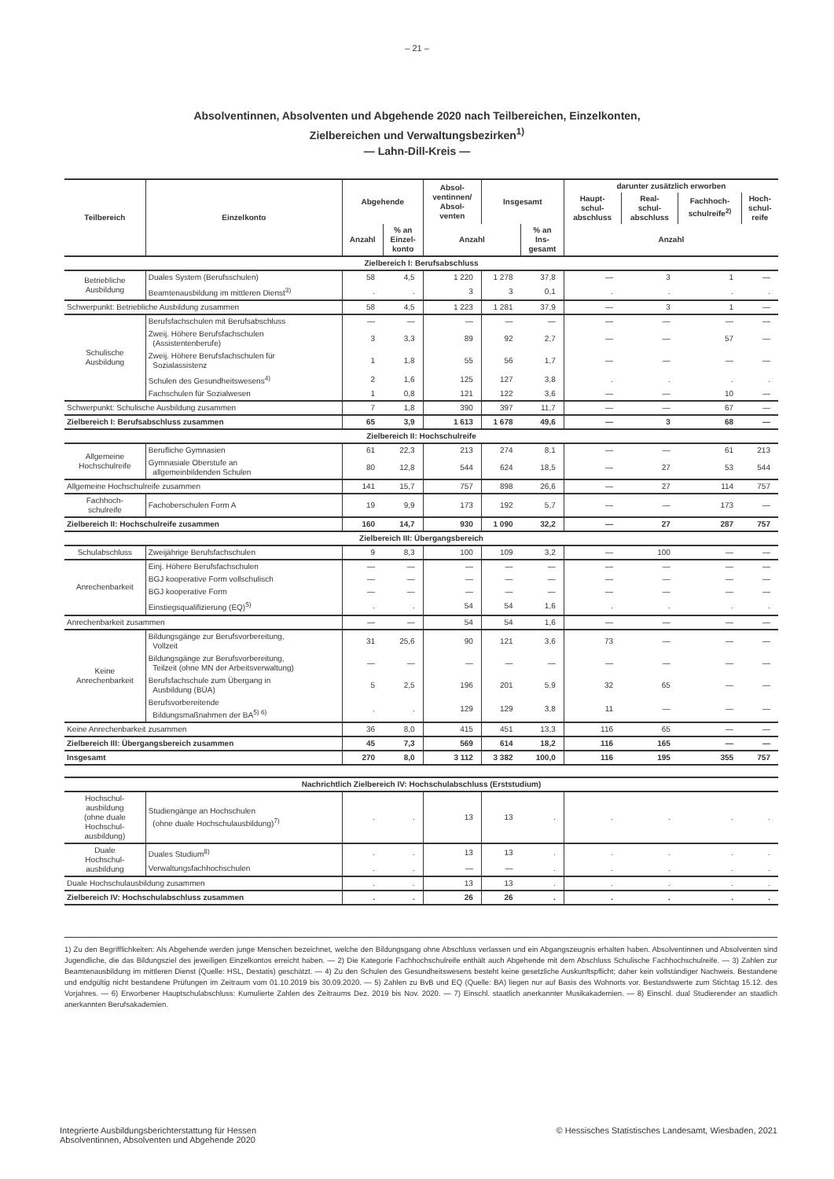– 21 –
Absolventinnen, Absolventen und Abgehende 2020 nach Teilbereichen, Einzelkonten,
Zielbereichen und Verwaltungsbezirken<sup>1)</sup>
— Lahn-Dill-Kreis —
| Teilbereich | Einzelkonto | Abgehende | | Absol- ventinnen/ Absol- venten | Insgesamt | | darunter zusätzlich erworben | | | |
| --- | --- | --- | --- | --- | --- | --- | --- | --- | --- | --- |
| | | | | | | | Haupt- schul- abschluss | Real- schul- abschluss | Fachhoch- schulreife<sup>2)</sup> | Hoch- schul- reife |
| | | Anzahl | % an Einzel- konto | Anzahl | | % an Ins- gesamt | Anzahl | | | |
| Zielbereich I: Berufsabschluss | | | | | | | | | | |
| Betriebliche Ausbildung | Duales System (Berufsschulen) | 58 | 4,5 | 1 220 | 1 278 | 37,8 | — | 3 | 1 | — |
| | Beamtenausbildung im mittleren Dienst<sup>3)</sup> | . | . | 3 | 3 | 0,1 | . | . | . | . |
| Schwerpunkt: Betriebliche Ausbildung zusammen | | 58 | 4,5 | 1 223 | 1 281 | 37,9 | — | 3 | 1 | — |
| Schulische Ausbildung | Berufsfachschulen mit Berufsabschluss | — | — | — | — | — | — | — | — | — |
| | Zweij. Höhere Berufsfachschulen (Assistentenberufe) | 3 | 3,3 | 89 | 92 | 2,7 | — | — | 57 | — |
| | Zweij. Höhere Berufsfachschulen für Sozialassistenz | 1 | 1,8 | 55 | 56 | 1,7 | — | — | — | — |
| | Schulen des Gesundheitswesens<sup>4)</sup> | 2 | 1,6 | 125 | 127 | 3,8 | . | . | . | . |
| | Fachschulen für Sozialwesen | 1 | 0,8 | 121 | 122 | 3,6 | — | — | 10 | — |
| Schwerpunkt: Schulische Ausbildung zusammen | | 7 | 1,8 | 390 | 397 | 11,7 | — | — | 67 | — |
| Zielbereich I: Berufsabschluss zusammen | | 65 | 3,9 | 1 613 | 1 678 | 49,6 | — | 3 | 68 | — |
| Zielbereich II: Hochschulreife | | | | | | | | | | |
| Allgemeine Hochschulreife | Berufliche Gymnasien | 61 | 22,3 | 213 | 274 | 8,1 | — | — | 61 | 213 |
| | Gymnasiale Oberstufe an allgemeinbildenden Schulen | 80 | 12,8 | 544 | 624 | 18,5 | — | 27 | 53 | 544 |
| Allgemeine Hochschulreife zusammen | | 141 | 15,7 | 757 | 898 | 26,6 | — | 27 | 114 | 757 |
| Fachhoch- schulreife | Fachoberschulen Form A | 19 | 9,9 | 173 | 192 | 5,7 | — | — | 173 | — |
| Zielbereich II: Hochschulreife zusammen | | 160 | 14,7 | 930 | 1 090 | 32,2 | — | 27 | 287 | 757 |
| Zielbereich III: Übergangsbereich | | | | | | | | | | |
| Schulabschluss | Zweijährige Berufsfachschulen | 9 | 8,3 | 100 | 109 | 3,2 | — | 100 | — | — |
| Anrechenbarkeit | Einj. Höhere Berufsfachschulen | — | — | — | — | — | — | — | — | — |
| | BGJ kooperative Form vollschulisch | — | — | — | — | — | — | — | — | — |
| | BGJ kooperative Form | — | — | — | — | — | — | — | — | — |
| | Einstiegsqualifizierung (EQ)<sup>5)</sup> | . | . | 54 | 54 | 1,6 | . | . | . | . |
| Anrechenbarkeit zusammen | | — | — | 54 | 54 | 1,6 | — | — | — | — |
| Keine Anrechenbarkeit | Bildungsgänge zur Berufsvorbereitung, Vollzeit | 31 | 25,6 | 90 | 121 | 3,6 | 73 | — | — | — |
| | Bildungsgänge zur Berufsvorbereitung, Teilzeit (ohne MN der Arbeitsverwaltung) | — | — | — | — | — | — | — | — | — |
| | Berufsfachschule zum Übergang in Ausbildung (BÜA) | 5 | 2,5 | 196 | 201 | 5,9 | 32 | 65 | — | — |
| | Berufsvorbereitende Bildungsmaßnahmen der BA<sup>5) 6)</sup> | . | . | 129 | 129 | 3,8 | 11 | — | — | — |
| Keine Anrechenbarkeit zusammen | | 36 | 8,0 | 415 | 451 | 13,3 | 116 | 65 | — | — |
| Zielbereich III: Übergangsbereich zusammen | | 45 | 7,3 | 569 | 614 | 18,2 | 116 | 165 | — | — |
| Insgesamt | | 270 | 8,0 | 3 112 | 3 382 | 100,0 | 116 | 195 | 355 | 757 |
| Nachrichtlich Zielbereich IV: Hochschulabschluss (Erststudium) | | | | | | | | | | |
| Hochschul- ausbildung (ohne duale Hochschul- ausbildung) | Studiengänge an Hochschulen (ohne duale Hochschulausbildung)<sup>7)</sup> | . | . | 13 | 13 | . | . | . | . | . |
| Duale Hochschul- ausbildung | Duales Studium<sup>8)</sup> | . | . | 13 | 13 | . | . | . | . | . |
| | Verwaltungsfachhochschulen | . | . | — | — | . | . | . | . | . |
| Duale Hochschulausbildung zusammen | | . | . | 13 | 13 | . | . | . | . | . |
| Zielbereich IV: Hochschulabschluss zusammen | | . | . | 26 | 26 | . | . | . | . | . |
1) Zu den Begrifflichkeiten: Als Abgehende werden junge Menschen bezeichnet, welche den Bildungsgang ohne Abschluss verlassen und ein Abgangszeugnis erhalten haben. Absolventinnen und Absolventen sind Jugendliche, die das Bildungsziel des jeweiligen Einzelkontos erreicht haben. — 2) Die Kategorie Fachhochschulreife enthält auch Abgehende mit dem Abschluss Schulische Fachhochschulreife. — 3) Zahlen zur Beamtenausbildung im mittleren Dienst (Quelle: HSL, Destatis) geschätzt. — 4) Zu den Schulen des Gesundheitswesens besteht keine gesetzliche Auskunftspflicht; daher kein vollständiger Nachweis. Bestandene und endgültig nicht bestandene Prüfungen im Zeitraum vom 01.10.2019 bis 30.09.2020. — 5) Zahlen zu BvB und EQ (Quelle: BA) liegen nur auf Basis des Wohnorts vor. Bestandswerte zum Stichtag 15.12. des Vorjahres. — 6) Erworbener Hauptschulabschluss: Kumulierte Zahlen des Zeitraums Dez. 2019 bis Nov. 2020. — 7) Einschl. staatlich anerkannter Musikakademien. — 8) Einschl. dual Studierender an staatlich anerkannten Berufsakademien.
Integrierte Ausbildungsberichterstattung für Hessen
Absolventinnen, Absolventen und Abgehende 2020
© Hessisches Statistisches Landesamt, Wiesbaden, 2021